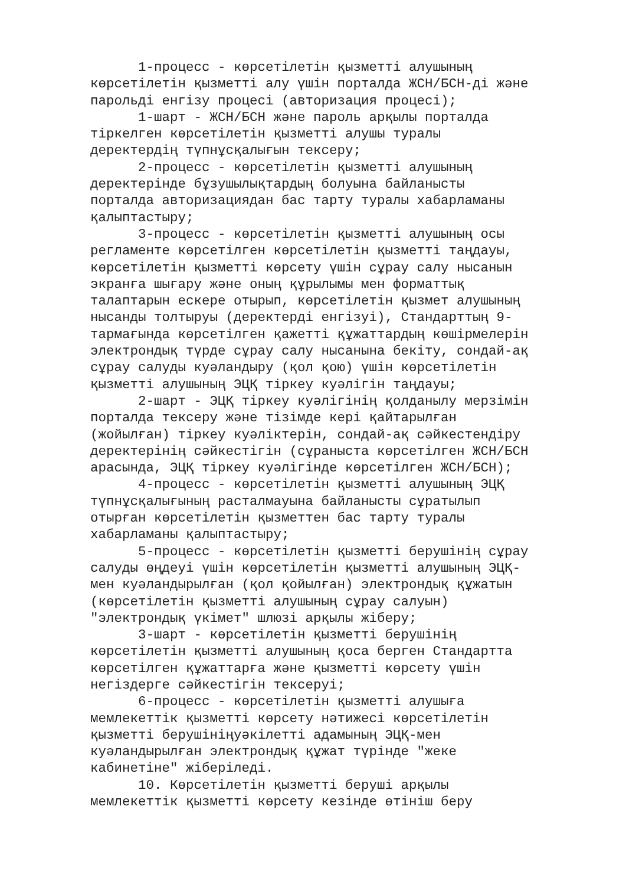1-процесс - көрсетілетін қызметті алушының көрсетілетін қызметті алу үшін порталда ЖСН/БСН-ді және парольді енгізу процесі (авторизация процесі); 1-шарт - ЖСН/БСН және пароль арқылы порталда тіркелген көрсетілетін қызметті алушы туралы деректердің түпнұсқалығын тексеру; 2-процесс - көрсетілетін қызметті алушының деректерінде бұзушылықтардың болуына байланысты порталда авторизациядан бас тарту туралы хабарламаны қалыптастыру; 3-процесс - көрсетілетін қызметті алушының осы регламенте көрсетілген көрсетілетін қызметті таңдауы, көрсетілетін қызметті көрсету үшін сұрау салу нысанын экранға шығару және оның құрылымы мен форматтық талаптарын ескере отырып, көрсетілетін қызмет алушының нысанды толтыруы (деректерді енгізуі), Стандарттың 9- тармағында көрсетілген қажетті құжаттардың көшірмелерін электрондық түрде сұрау салу нысанына бекіту, сондай-ақ сұрау салуды куәландыру (қол қою) үшін көрсетілетін қызметті алушының ЭЦҚ тіркеу куәлігін таңдауы; 2-шарт - ЭЦҚ тіркеу куәлігінің қолданылу мерзімін порталда тексеру және тізімде кері қайтарылған (жойылған) тіркеу куәліктерін, сондай-ақ сәйкестендіру деректерінің сәйкестігін (сұраныста көрсетілген ЖСН/БСН арасында, ЭЦҚ тіркеу куәлігінде көрсетілген ЖСН/БСН); 4-процесс - көрсетілетін қызметті алушының ЭЦҚ түпнұсқалығының расталмауына байланысты сұратылып отырған көрсетілетін қызметтен бас тарту туралы хабарламаны қалыптастыру; 5-процесс - көрсетілетін қызметті берушінің сұрау салуды өңдеуі үшін көрсетілетін қызметті алушының ЭЦҚ- мен куәландырылған (қол қойылған) электрондық құжатын (көрсетілетін қызметті алушының сұрау салуын) "электрондық үкімет" шлюзі арқылы жіберу; 3-шарт - көрсетілетін қызметті берушінің көрсетілетін қызметті алушының қоса берген Стандартта көрсетілген құжаттарға және қызметті көрсету үшін негіздерге сәйкестігін тексеруі; 6-процесс - көрсетілетін қызметті алушыға мемлекеттік қызметті көрсету нәтижесі көрсетілетін қызметті берушініңуәкілетті адамының ЭЦҚ-мен куәландырылған электрондық құжат түрінде "жеке кабинетіне" жіберіледі. 10. Көрсетілетін қызметті беруші арқылы мемлекеттік қызметті көрсету кезінде өтініш беру